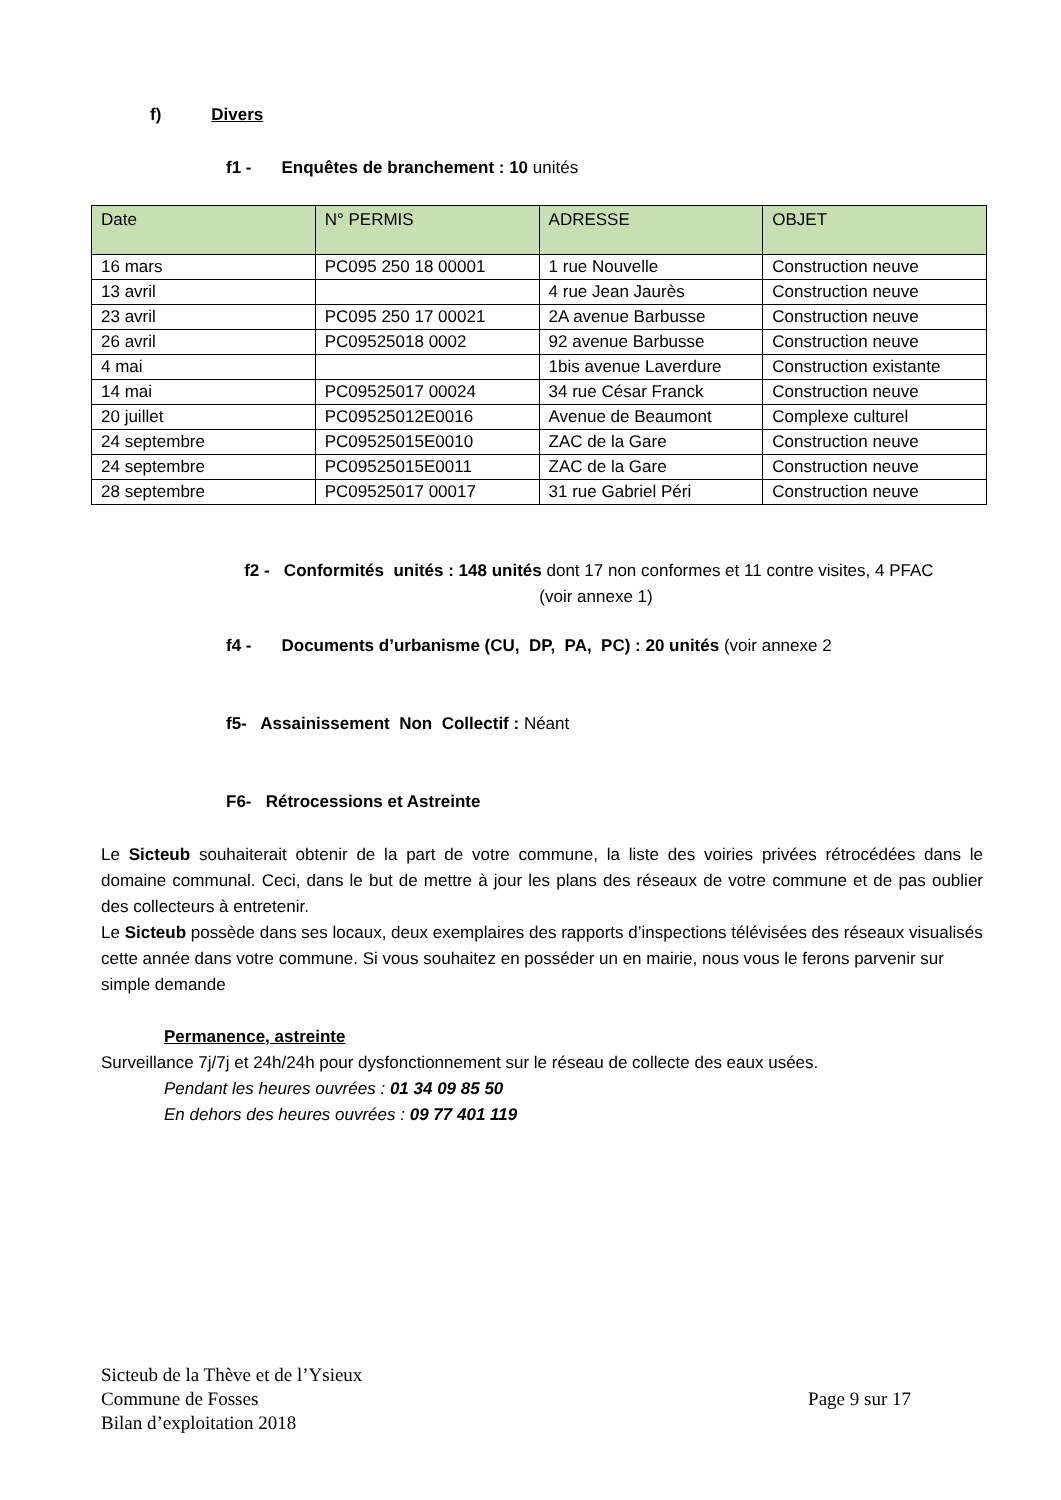f) Divers
f1 - Enquêtes de branchement : 10 unités
| Date | N° PERMIS | ADRESSE | OBJET |
| --- | --- | --- | --- |
| 16 mars | PC095 250 18 00001 | 1 rue Nouvelle | Construction neuve |
| 13 avril | | 4 rue Jean Jaurès | Construction neuve |
| 23 avril | PC095 250 17 00021 | 2A avenue Barbusse | Construction neuve |
| 26 avril | PC09525018 0002 | 92 avenue Barbusse | Construction neuve |
| 4 mai | | 1bis avenue Laverdure | Construction existante |
| 14 mai | PC09525017 00024 | 34 rue César Franck | Construction neuve |
| 20 juillet | PC09525012E0016 | Avenue de Beaumont | Complexe culturel |
| 24 septembre | PC09525015E0010 | ZAC de la Gare | Construction neuve |
| 24 septembre | PC09525015E0011 | ZAC de la Gare | Construction neuve |
| 28 septembre | PC09525017 00017 | 31 rue Gabriel Péri | Construction neuve |
f2 - Conformités unités : 148 unités dont 17 non conformes et 11 contre visites, 4 PFAC (voir annexe 1)
f4 - Documents d’urbanisme (CU, DP, PA, PC) : 20 unités (voir annexe 2
f5- Assainissement Non Collectif : Néant
F6- Rétrocessions et Astreinte
Le Sicteub souhaiterait obtenir de la part de votre commune, la liste des voiries privées rétrocédées dans le domaine communal. Ceci, dans le but de mettre à jour les plans des réseaux de votre commune et de pas oublier des collecteurs à entretenir.
Le Sicteub possède dans ses locaux, deux exemplaires des rapports d’inspections télévisées des réseaux visualisés cette année dans votre commune. Si vous souhaitez en posséder un en mairie, nous vous le ferons parvenir sur simple demande
Permanence, astreinte
Surveillance 7j/7j et 24h/24h pour dysfonctionnement sur le réseau de collecte des eaux usées.
Pendant les heures ouvrées : 01 34 09 85 50
En dehors des heures ouvrées : 09 77 401 119
Sicteub de la Thève et de l’Ysieux
Commune de Fosses Page 9 sur 17
Bilan d’exploitation 2018